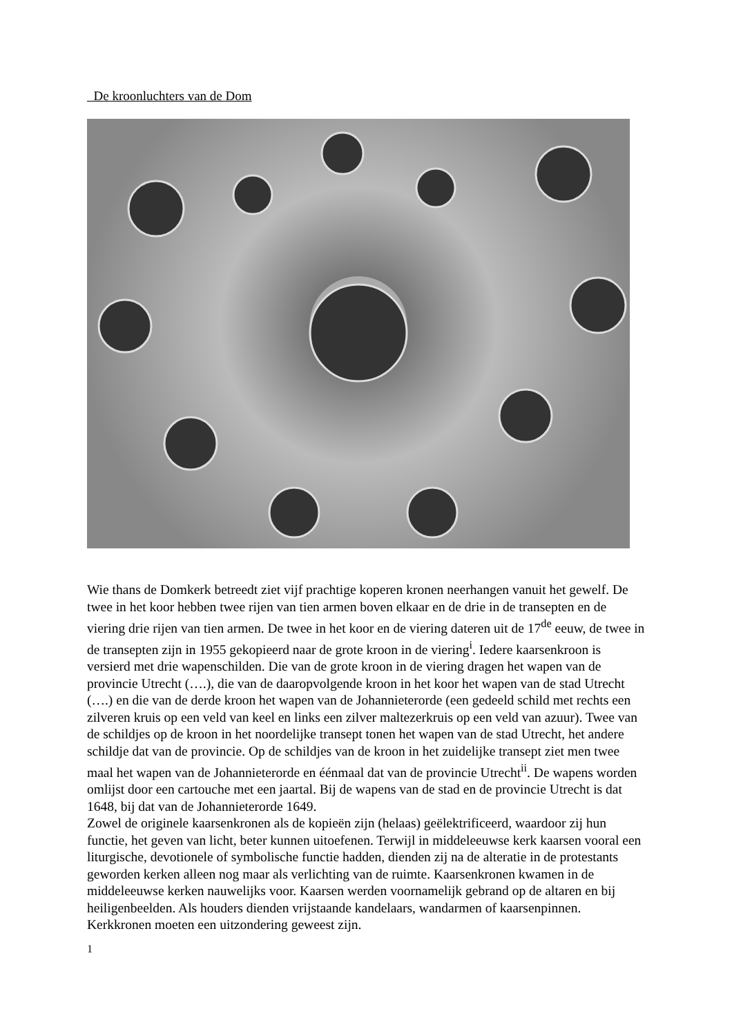De kroonluchters van de Dom
Wie thans de Domkerk betreedt ziet vijf prachtige koperen kronen neerhangen vanuit het gewelf. De twee in het koor hebben twee rijen van tien armen boven elkaar en de drie in de transepten en de viering drie rijen van tien armen. De twee in het koor en de viering dateren uit de 17<sup>de</sup> eeuw, de twee in de transepten zijn in 1955 gekopieerd naar de grote kroon in de viering<sup>i</sup>. Iedere kaarsenkroon is versierd met drie wapenschilden. Die van de grote kroon in de viering dragen het wapen van de provincie Utrecht (….), die van de daaropvolgende kroon in het koor het wapen van de stad Utrecht (….) en die van de derde kroon het wapen van de Johannieterorde (een gedeeld schild met rechts een zilveren kruis op een veld van keel en links een zilver maltezerkruis op een veld van azuur). Twee van de schildjes op de kroon in het noordelijke transept tonen het wapen van de stad Utrecht, het andere schildje dat van de provincie. Op de schildjes van de kroon in het zuidelijke transept ziet men twee maal het wapen van de Johannieterorde en éénmaal dat van de provincie Utrecht<sup>ii</sup>. De wapens worden omlijst door een cartouche met een jaartal. Bij de wapens van de stad en de provincie Utrecht is dat 1648, bij dat van de Johannieterorde 1649.
Zowel de originele kaarsenkronen als de kopieën zijn (helaas) geëlektrificeerd, waardoor zij hun functie, het geven van licht, beter kunnen uitoefenen. Terwijl in middeleeuwse kerk kaarsen vooral een liturgische, devotionele of symbolische functie hadden, dienden zij na de alteratie in de protestants geworden kerken alleen nog maar als verlichting van de ruimte. Kaarsenkronen kwamen in de middeleeuwse kerken nauwelijks voor. Kaarsen werden voornamelijk gebrand op de altaren en bij heiligenbeelden. Als houders dienden vrijstaande kandelaars, wandarmen of kaarsenpinnen. Kerkkronen moeten een uitzondering geweest zijn.
1